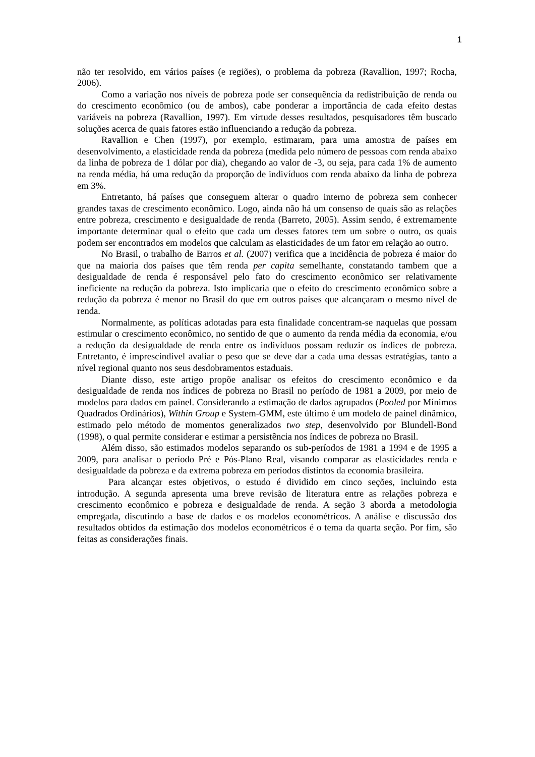1
não ter resolvido, em vários países (e regiões), o problema da pobreza (Ravallion, 1997; Rocha, 2006).
Como a variação nos níveis de pobreza pode ser consequência da redistribuição de renda ou do crescimento econômico (ou de ambos), cabe ponderar a importância de cada efeito destas variáveis na pobreza (Ravallion, 1997). Em virtude desses resultados, pesquisadores têm buscado soluções acerca de quais fatores estão influenciando a redução da pobreza.
Ravallion e Chen (1997), por exemplo, estimaram, para uma amostra de países em desenvolvimento, a elasticidade renda da pobreza (medida pelo número de pessoas com renda abaixo da linha de pobreza de 1 dólar por dia), chegando ao valor de -3, ou seja, para cada 1% de aumento na renda média, há uma redução da proporção de indivíduos com renda abaixo da linha de pobreza em 3%.
Entretanto, há países que conseguem alterar o quadro interno de pobreza sem conhecer grandes taxas de crescimento econômico. Logo, ainda não há um consenso de quais são as relações entre pobreza, crescimento e desigualdade de renda (Barreto, 2005). Assim sendo, é extremamente importante determinar qual o efeito que cada um desses fatores tem um sobre o outro, os quais podem ser encontrados em modelos que calculam as elasticidades de um fator em relação ao outro.
No Brasil, o trabalho de Barros et al. (2007) verifica que a incidência de pobreza é maior do que na maioria dos países que têm renda per capita semelhante, constatando tambem que a desigualdade de renda é responsável pelo fato do crescimento econômico ser relativamente ineficiente na redução da pobreza. Isto implicaria que o efeito do crescimento econômico sobre a redução da pobreza é menor no Brasil do que em outros países que alcançaram o mesmo nível de renda.
Normalmente, as políticas adotadas para esta finalidade concentram-se naquelas que possam estimular o crescimento econômico, no sentido de que o aumento da renda média da economia, e/ou a redução da desigualdade de renda entre os indivíduos possam reduzir os índices de pobreza. Entretanto, é imprescindível avaliar o peso que se deve dar a cada uma dessas estratégias, tanto a nível regional quanto nos seus desdobramentos estaduais.
Diante disso, este artigo propõe analisar os efeitos do crescimento econômico e da desigualdade de renda nos índices de pobreza no Brasil no período de 1981 a 2009, por meio de modelos para dados em painel. Considerando a estimação de dados agrupados (Pooled por Mínimos Quadrados Ordinários), Within Group e System-GMM, este último é um modelo de painel dinâmico, estimado pelo método de momentos generalizados two step, desenvolvido por Blundell-Bond (1998), o qual permite considerar e estimar a persistência nos índices de pobreza no Brasil.
Além disso, são estimados modelos separando os sub-períodos de 1981 a 1994 e de 1995 a 2009, para analisar o período Pré e Pós-Plano Real, visando comparar as elasticidades renda e desigualdade da pobreza e da extrema pobreza em períodos distintos da economia brasileira.
Para alcançar estes objetivos, o estudo é dividido em cinco seções, incluindo esta introdução. A segunda apresenta uma breve revisão de literatura entre as relações pobreza e crescimento econômico e pobreza e desigualdade de renda. A seção 3 aborda a metodologia empregada, discutindo a base de dados e os modelos econométricos. A análise e discussão dos resultados obtidos da estimação dos modelos econométricos é o tema da quarta seção. Por fim, são feitas as considerações finais.